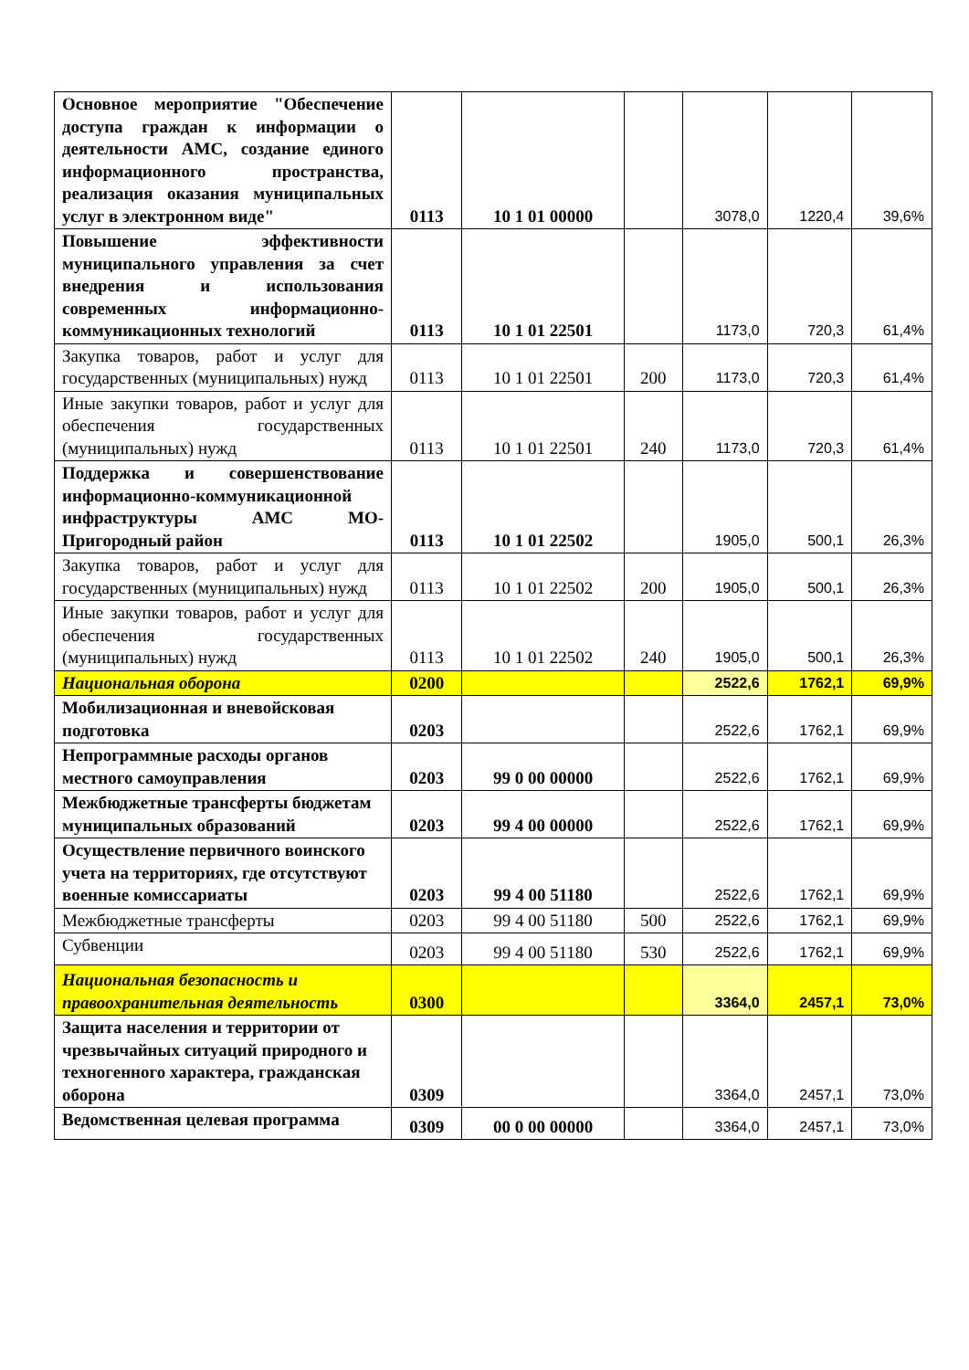| Основное мероприятие "Обеспечение доступа граждан к информации о деятельности АМС, создание единого информационного пространства, реализация оказания муниципальных услуг в электронном виде" | 0113 | 10 1 01 00000 | | 3078,0 | 1220,4 | 39,6% |
| Повышение эффективности муниципального управления за счет внедрения и использования современных информационно-коммуникационных технологий | 0113 | 10 1 01 22501 | | 1173,0 | 720,3 | 61,4% |
| Закупка товаров, работ и услуг для государственных (муниципальных) нужд | 0113 | 10 1 01 22501 | 200 | 1173,0 | 720,3 | 61,4% |
| Иные закупки товаров, работ и услуг для обеспечения государственных (муниципальных) нужд | 0113 | 10 1 01 22501 | 240 | 1173,0 | 720,3 | 61,4% |
| Поддержка и совершенствование информационно-коммуникационной инфраструктуры АМС МО-Пригородный район | 0113 | 10 1 01 22502 | | 1905,0 | 500,1 | 26,3% |
| Закупка товаров, работ и услуг для государственных (муниципальных) нужд | 0113 | 10 1 01 22502 | 200 | 1905,0 | 500,1 | 26,3% |
| Иные закупки товаров, работ и услуг для обеспечения государственных (муниципальных) нужд | 0113 | 10 1 01 22502 | 240 | 1905,0 | 500,1 | 26,3% |
| Национальная оборона | 0200 | | | 2522,6 | 1762,1 | 69,9% |
| Мобилизационная и вневойсковая подготовка | 0203 | | | 2522,6 | 1762,1 | 69,9% |
| Непрограммные расходы органов местного самоуправления | 0203 | 99 0 00 00000 | | 2522,6 | 1762,1 | 69,9% |
| Межбюджетные трансферты бюджетам муниципальных образований | 0203 | 99 4 00 00000 | | 2522,6 | 1762,1 | 69,9% |
| Осуществление первичного воинского учета на территориях, где отсутствуют военные комиссариаты | 0203 | 99 4 00 51180 | | 2522,6 | 1762,1 | 69,9% |
| Межбюджетные трансферты | 0203 | 99 4 00 51180 | 500 | 2522,6 | 1762,1 | 69,9% |
| Субвенции | 0203 | 99 4 00 51180 | 530 | 2522,6 | 1762,1 | 69,9% |
| Национальная безопасность и правоохранительная деятельность | 0300 | | | 3364,0 | 2457,1 | 73,0% |
| Защита населения и территории от чрезвычайных ситуаций природного и техногенного характера, гражданская оборона | 0309 | | | 3364,0 | 2457,1 | 73,0% |
| Ведомственная целевая программа | 0309 | 00 0 00 00000 | | 3364,0 | 2457,1 | 73,0% |